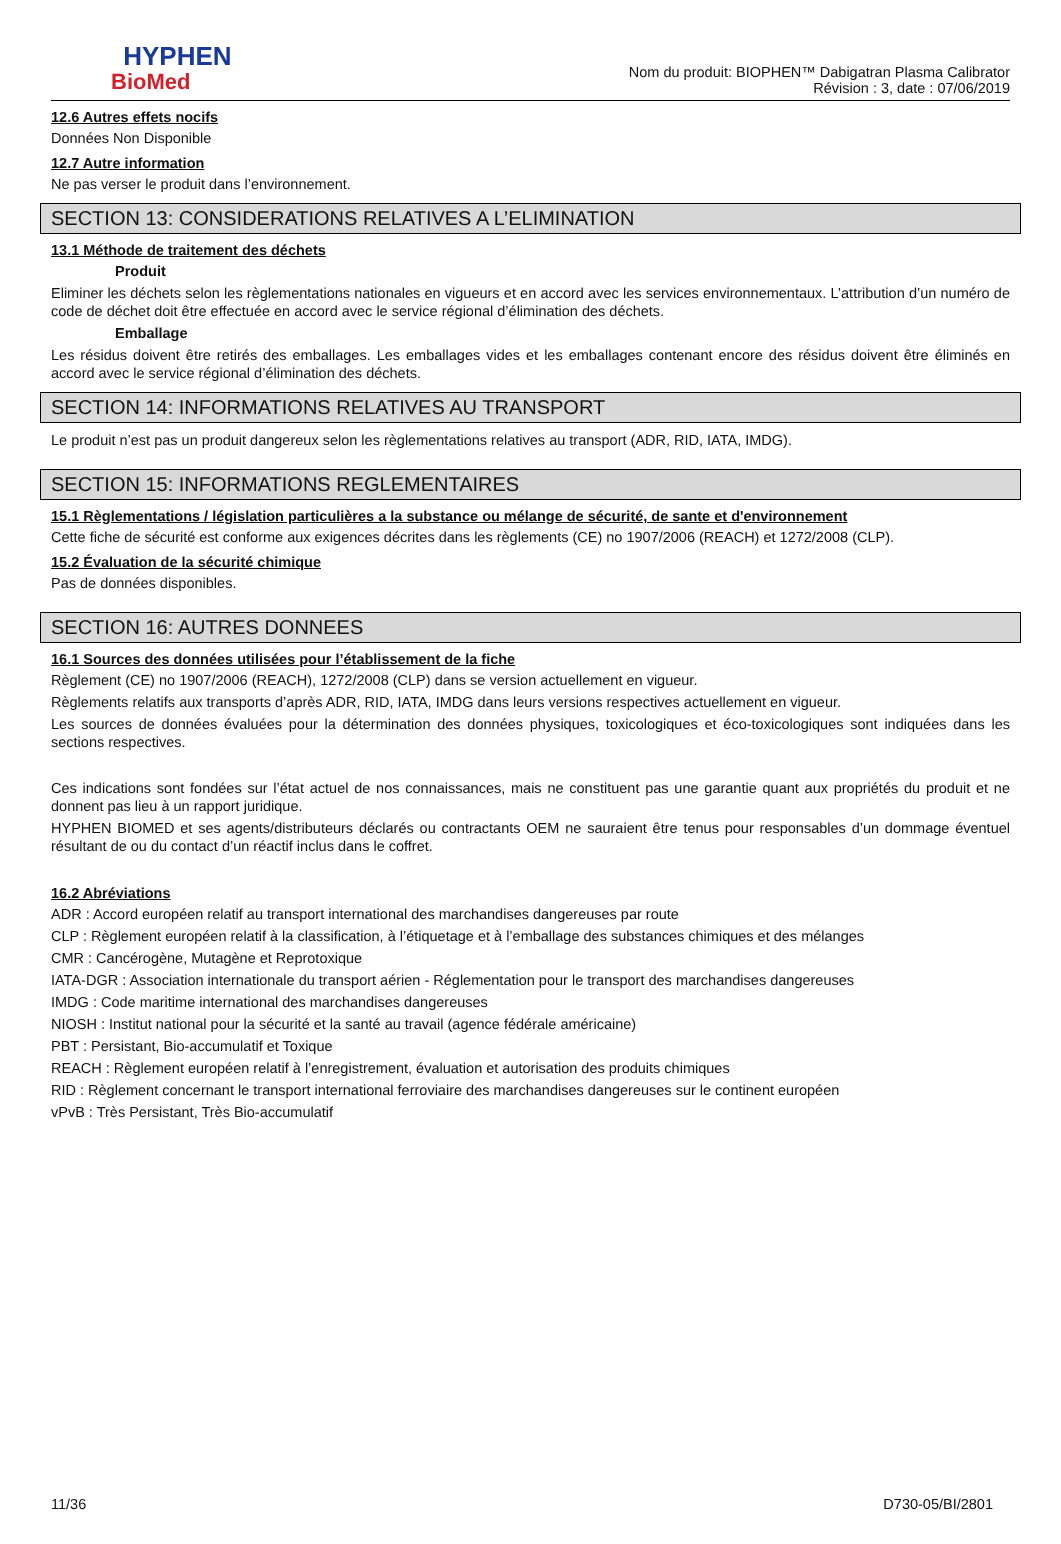HYPHEN
BioMed
Nom du produit: BIOPHEN™ Dabigatran Plasma Calibrator
Révision : 3, date : 07/06/2019
12.6 Autres effets nocifs
Données Non Disponible
12.7 Autre information
Ne pas verser le produit dans l’environnement.
SECTION 13: CONSIDERATIONS RELATIVES A L’ELIMINATION
13.1 Méthode de traitement des déchets
Produit
Eliminer les déchets selon les règlementations nationales en vigueurs et en accord avec les services environnementaux. L’attribution d’un numéro de code de déchet doit être effectuée en accord avec le service régional d’élimination des déchets.
Emballage
Les résidus doivent être retirés des emballages. Les emballages vides et les emballages contenant encore des résidus doivent être éliminés en accord avec le service régional d’élimination des déchets.
SECTION 14: INFORMATIONS RELATIVES AU TRANSPORT
Le produit n’est pas un produit dangereux selon les règlementations relatives au transport (ADR, RID, IATA, IMDG).
SECTION 15: INFORMATIONS REGLEMENTAIRES
15.1 Règlementations / législation particulières a la substance ou mélange de sécurité, de sante et d'environnement
Cette fiche de sécurité est conforme aux exigences décrites dans les règlements (CE) no 1907/2006 (REACH) et 1272/2008 (CLP).
15.2 Évaluation de la sécurité chimique
Pas de données disponibles.
SECTION 16: AUTRES DONNEES
16.1 Sources des données utilisées pour l’établissement de la fiche
Règlement (CE) no 1907/2006 (REACH), 1272/2008 (CLP) dans se version actuellement en vigueur.
Règlements relatifs aux transports d’après ADR, RID, IATA, IMDG dans leurs versions respectives actuellement en vigueur.
Les sources de données évaluées pour la détermination des données physiques, toxicologiques et éco-toxicologiques sont indiquées dans les sections respectives.
Ces indications sont fondées sur l’état actuel de nos connaissances, mais ne constituent pas une garantie quant aux propriétés du produit et ne donnent pas lieu à un rapport juridique.
HYPHEN BIOMED et ses agents/distributeurs déclarés ou contractants OEM ne sauraient être tenus pour responsables d’un dommage éventuel résultant de ou du contact d’un réactif inclus dans le coffret.
16.2 Abréviations
ADR : Accord européen relatif au transport international des marchandises dangereuses par route
CLP : Règlement européen relatif à la classification, à l’étiquetage et à l’emballage des substances chimiques et des mélanges
CMR : Cancérogène, Mutagène et Reprotoxique
IATA-DGR : Association internationale du transport aérien - Réglementation pour le transport des marchandises dangereuses
IMDG : Code maritime international des marchandises dangereuses
NIOSH : Institut national pour la sécurité et la santé au travail (agence fédérale américaine)
PBT : Persistant, Bio-accumulatif et Toxique
REACH : Règlement européen relatif à l’enregistrement, évaluation et autorisation des produits chimiques
RID : Règlement concernant le transport international ferroviaire des marchandises dangereuses sur le continent européen
vPvB : Très Persistant, Très Bio-accumulatif
11/36 D730-05/BI/2801